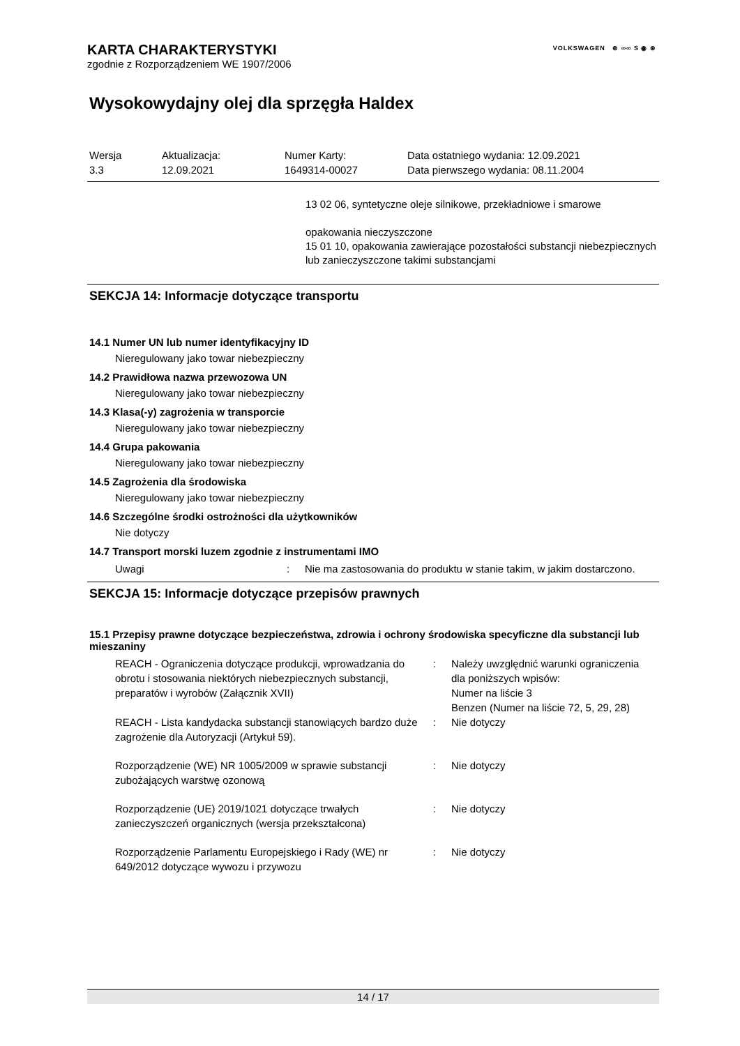VOLKSWAGEN ⊛ ∞∞ S ◉ ⊛
KARTA CHARAKTERYSTYKI
zgodnie z Rozporządzeniem WE 1907/2006
Wysokowydajny olej dla sprzęgła Haldex
| Wersja 3.3 | Aktualizacja: 12.09.2021 | Numer Karty: 1649314-00027 | Data ostatniego wydania: 12.09.2021 Data pierwszego wydania: 08.11.2004 |
13 02 06, syntetyczne oleje silnikowe, przekładniowe i smarowe
opakowania nieczyszczone
15 01 10, opakowania zawierające pozostałości substancji niebezpiecznych lub zanieczyszczone takimi substancjami
SEKCJA 14: Informacje dotyczące transportu
14.1 Numer UN lub numer identyfikacyjny ID
Nieregulowany jako towar niebezpieczny
14.2 Prawidłowa nazwa przewozowa UN
Nieregulowany jako towar niebezpieczny
14.3 Klasa(-y) zagrożenia w transporcie
Nieregulowany jako towar niebezpieczny
14.4 Grupa pakowania
Nieregulowany jako towar niebezpieczny
14.5 Zagrożenia dla środowiska
Nieregulowany jako towar niebezpieczny
14.6 Szczególne środki ostrożności dla użytkowników
Nie dotyczy
14.7 Transport morski luzem zgodnie z instrumentami IMO
| Uwagi | : | Nie ma zastosowania do produktu w stanie takim, w jakim dostarczono. |
SEKCJA 15: Informacje dotyczące przepisów prawnych
15.1 Przepisy prawne dotyczące bezpieczeństwa, zdrowia i ochrony środowiska specyficzne dla substancji lub mieszaniny
| REACH - Ograniczenia dotyczące produkcji, wprowadzania do obrotu i stosowania niektórych niebezpiecznych substancji, preparatów i wyrobów (Załącznik XVII) | : | Należy uwzględnić warunki ograniczenia dla poniższych wpisów: Numer na liście 3 Benzen (Numer na liście 72, 5, 29, 28) |
| REACH - Lista kandydacka substancji stanowiących bardzo duże zagrożenie dla Autoryzacji (Artykuł 59). | : | Nie dotyczy |
| Rozporządzenie (WE) NR 1005/2009 w sprawie substancji zubożających warstwę ozonową | : | Nie dotyczy |
| Rozporządzenie (UE) 2019/1021 dotyczące trwałych zanieczyszczeń organicznych (wersja przekształcona) | : | Nie dotyczy |
| Rozporządzenie Parlamentu Europejskiego i Rady (WE) nr 649/2012 dotyczące wywozu i przywozu | : | Nie dotyczy |
14 / 17